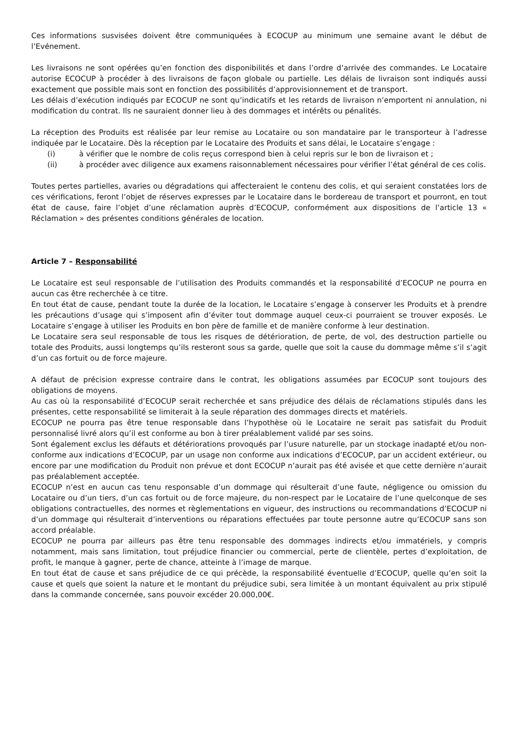Ces informations susvisées doivent être communiquées à ECOCUP au minimum une semaine avant le début de l’Evénement.
Les livraisons ne sont opérées qu’en fonction des disponibilités et dans l’ordre d’arrivée des commandes. Le Locataire autorise ECOCUP à procéder à des livraisons de façon globale ou partielle. Les délais de livraison sont indiqués aussi exactement que possible mais sont en fonction des possibilités d’approvisionnement et de transport.
Les délais d’exécution indiqués par ECOCUP ne sont qu’indicatifs et les retards de livraison n’emportent ni annulation, ni modification du contrat. Ils ne sauraient donner lieu à des dommages et intérêts ou pénalités.
La réception des Produits est réalisée par leur remise au Locataire ou son mandataire par le transporteur à l’adresse indiquée par le Locataire. Dès la réception par le Locataire des Produits et sans délai, le Locataire s’engage :
(i) à vérifier que le nombre de colis reçus correspond bien à celui repris sur le bon de livraison et ;
(ii) à procéder avec diligence aux examens raisonnablement nécessaires pour vérifier l’état général de ces colis.
Toutes pertes partielles, avaries ou dégradations qui affecteraient le contenu des colis, et qui seraient constatées lors de ces vérifications, feront l’objet de réserves expresses par le Locataire dans le bordereau de transport et pourront, en tout état de cause, faire l’objet d’une réclamation auprès d’ECOCUP, conformément aux dispositions de l’article 13 « Réclamation » des présentes conditions générales de location.
Article 7 – Responsabilité
Le Locataire est seul responsable de l’utilisation des Produits commandés et la responsabilité d’ECOCUP ne pourra en aucun cas être recherchée à ce titre.
En tout état de cause, pendant toute la durée de la location, le Locataire s’engage à conserver les Produits et à prendre les précautions d’usage qui s’imposent afin d’éviter tout dommage auquel ceux-ci pourraient se trouver exposés. Le Locataire s’engage à utiliser les Produits en bon père de famille et de manière conforme à leur destination.
Le Locataire sera seul responsable de tous les risques de détérioration, de perte, de vol, des destruction partielle ou totale des Produits, aussi longtemps qu’ils resteront sous sa garde, quelle que soit la cause du dommage même s’il s’agit d’un cas fortuit ou de force majeure.
A défaut de précision expresse contraire dans le contrat, les obligations assumées par ECOCUP sont toujours des obligations de moyens.
Au cas où la responsabilité d’ECOCUP serait recherchée et sans préjudice des délais de réclamations stipulés dans les présentes, cette responsabilité se limiterait à la seule réparation des dommages directs et matériels.
ECOCUP ne pourra pas être tenue responsable dans l’hypothèse où le Locataire ne serait pas satisfait du Produit personnalisé livré alors qu’il est conforme au bon à tirer préalablement validé par ses soins.
Sont également exclus les défauts et détériorations provoqués par l’usure naturelle, par un stockage inadapté et/ou non-conforme aux indications d’ECOCUP, par un usage non conforme aux indications d’ECOCUP, par un accident extérieur, ou encore par une modification du Produit non prévue et dont ECOCUP n’aurait pas été avisée et que cette dernière n’aurait pas préalablement acceptée.
ECOCUP n’est en aucun cas tenu responsable d’un dommage qui résulterait d’une faute, négligence ou omission du Locataire ou d’un tiers, d’un cas fortuit ou de force majeure, du non-respect par le Locataire de l’une quelconque de ses obligations contractuelles, des normes et règlementations en vigueur, des instructions ou recommandations d’ECOCUP ni d’un dommage qui résulterait d’interventions ou réparations effectuées par toute personne autre qu’ECOCUP sans son accord préalable.
ECOCUP ne pourra par ailleurs pas être tenu responsable des dommages indirects et/ou immatériels, y compris notamment, mais sans limitation, tout préjudice financier ou commercial, perte de clientèle, pertes d’exploitation, de profit, le manque à gagner, perte de chance, atteinte à l’image de marque.
En tout état de cause et sans préjudice de ce qui précède, la responsabilité éventuelle d’ECOCUP, quelle qu’en soit la cause et quels que soient la nature et le montant du préjudice subi, sera limitée à un montant équivalent au prix stipulé dans la commande concernée, sans pouvoir excéder 20.000,00€.